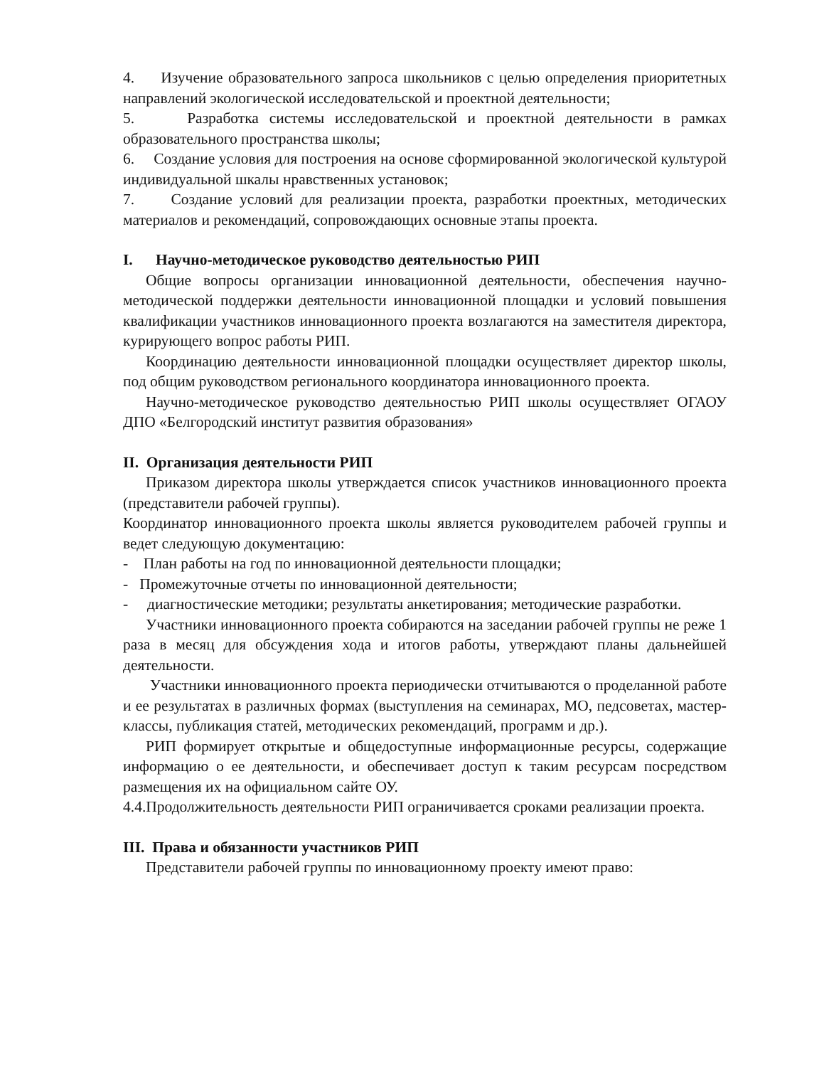4. Изучение образовательного запроса школьников с целью определения приоритетных направлений экологической исследовательской и проектной деятельности;
5. Разработка системы исследовательской и проектной деятельности в рамках образовательного пространства школы;
6. Создание условия для построения на основе сформированной экологической культурой индивидуальной шкалы нравственных установок;
7. Создание условий для реализации проекта, разработки проектных, методических материалов и рекомендаций, сопровождающих основные этапы проекта.
I. Научно-методическое руководство деятельностью РИП
Общие вопросы организации инновационной деятельности, обеспечения научно-методической поддержки деятельности инновационной площадки и условий повышения квалификации участников инновационного проекта возлагаются на заместителя директора, курирующего вопрос работы РИП.
Координацию деятельности инновационной площадки осуществляет директор школы, под общим руководством регионального координатора инновационного проекта.
Научно-методическое руководство деятельностью РИП школы осуществляет ОГАОУ ДПО «Белгородский институт развития образования»
II. Организация деятельности РИП
Приказом директора школы утверждается список участников инновационного проекта (представители рабочей группы).
Координатор инновационного проекта школы является руководителем рабочей группы и ведет следующую документацию:
- План работы на год по инновационной деятельности площадки;
- Промежуточные отчеты по инновационной деятельности;
- диагностические методики; результаты анкетирования; методические разработки.
Участники инновационного проекта собираются на заседании рабочей группы не реже 1 раза в месяц для обсуждения хода и итогов работы, утверждают планы дальнейшей деятельности.
Участники инновационного проекта периодически отчитываются о проделанной работе и ее результатах в различных формах (выступления на семинарах, МО, педсоветах, мастер-классы, публикация статей, методических рекомендаций, программ и др.).
РИП формирует открытые и общедоступные информационные ресурсы, содержащие информацию о ее деятельности, и обеспечивает доступ к таким ресурсам посредством размещения их на официальном сайте ОУ.
4.4.Продолжительность деятельности РИП ограничивается сроками реализации проекта.
III. Права и обязанности участников РИП
Представители рабочей группы по инновационному проекту имеют право: